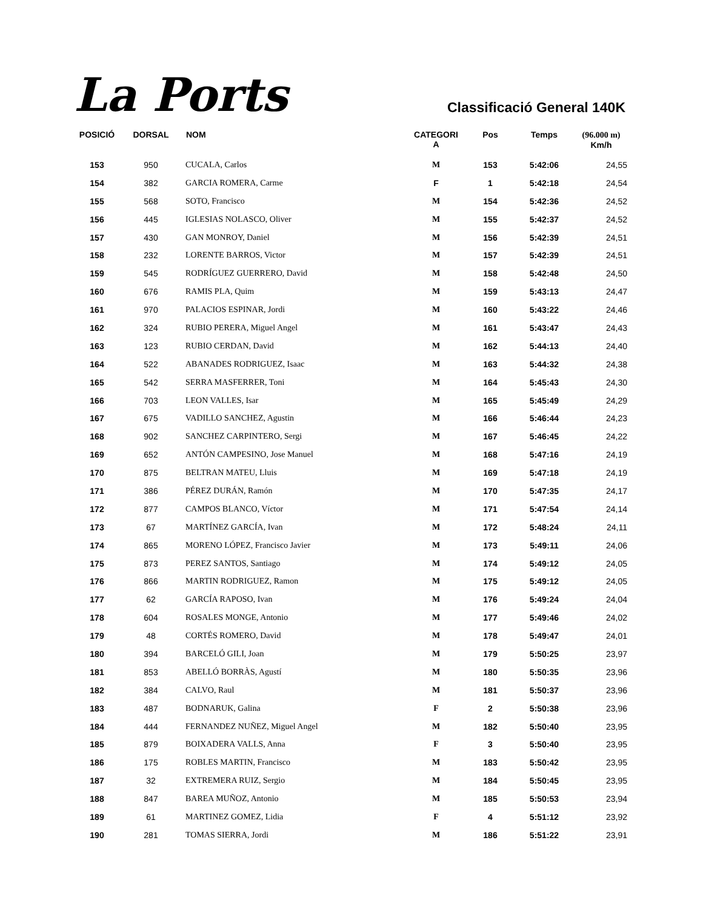La Ports
Classificació General 140K
| POSICIÓ | DORSAL | NOM | CATEGORI A | Pos | Temps | (96.000 m) Km/h |
| --- | --- | --- | --- | --- | --- | --- |
| 153 | 950 | CUCALA, Carlos | M | 153 | 5:42:06 | 24,55 |
| 154 | 382 | GARCIA ROMERA, Carme | F | 1 | 5:42:18 | 24,54 |
| 155 | 568 | SOTO, Francisco | M | 154 | 5:42:36 | 24,52 |
| 156 | 445 | IGLESIAS NOLASCO, Oliver | M | 155 | 5:42:37 | 24,52 |
| 157 | 430 | GAN MONROY, Daniel | M | 156 | 5:42:39 | 24,51 |
| 158 | 232 | LORENTE BARROS, Victor | M | 157 | 5:42:39 | 24,51 |
| 159 | 545 | RODRÍGUEZ GUERRERO, David | M | 158 | 5:42:48 | 24,50 |
| 160 | 676 | RAMIS PLA, Quim | M | 159 | 5:43:13 | 24,47 |
| 161 | 970 | PALACIOS ESPINAR, Jordi | M | 160 | 5:43:22 | 24,46 |
| 162 | 324 | RUBIO PERERA, Miguel Angel | M | 161 | 5:43:47 | 24,43 |
| 163 | 123 | RUBIO CERDAN, David | M | 162 | 5:44:13 | 24,40 |
| 164 | 522 | ABANADES RODRIGUEZ, Isaac | M | 163 | 5:44:32 | 24,38 |
| 165 | 542 | SERRA MASFERRER, Toni | M | 164 | 5:45:43 | 24,30 |
| 166 | 703 | LEON VALLES, Isar | M | 165 | 5:45:49 | 24,29 |
| 167 | 675 | VADILLO SANCHEZ, Agustin | M | 166 | 5:46:44 | 24,23 |
| 168 | 902 | SANCHEZ CARPINTERO, Sergi | M | 167 | 5:46:45 | 24,22 |
| 169 | 652 | ANTÓN CAMPESINO, Jose Manuel | M | 168 | 5:47:16 | 24,19 |
| 170 | 875 | BELTRAN MATEU, Lluis | M | 169 | 5:47:18 | 24,19 |
| 171 | 386 | PÉREZ DURÁN, Ramón | M | 170 | 5:47:35 | 24,17 |
| 172 | 877 | CAMPOS BLANCO, Víctor | M | 171 | 5:47:54 | 24,14 |
| 173 | 67 | MARTÍNEZ GARCÍA, Ivan | M | 172 | 5:48:24 | 24,11 |
| 174 | 865 | MORENO LÓPEZ, Francisco Javier | M | 173 | 5:49:11 | 24,06 |
| 175 | 873 | PEREZ SANTOS, Santiago | M | 174 | 5:49:12 | 24,05 |
| 176 | 866 | MARTIN RODRIGUEZ, Ramon | M | 175 | 5:49:12 | 24,05 |
| 177 | 62 | GARCÍA RAPOSO, Ivan | M | 176 | 5:49:24 | 24,04 |
| 178 | 604 | ROSALES MONGE, Antonio | M | 177 | 5:49:46 | 24,02 |
| 179 | 48 | CORTÉS ROMERO, David | M | 178 | 5:49:47 | 24,01 |
| 180 | 394 | BARCELÓ GILI, Joan | M | 179 | 5:50:25 | 23,97 |
| 181 | 853 | ABELLÓ BORRÀS, Agustí | M | 180 | 5:50:35 | 23,96 |
| 182 | 384 | CALVO, Raul | M | 181 | 5:50:37 | 23,96 |
| 183 | 487 | BODNARUK, Galina | F | 2 | 5:50:38 | 23,96 |
| 184 | 444 | FERNANDEZ NUÑEZ, Miguel Angel | M | 182 | 5:50:40 | 23,95 |
| 185 | 879 | BOIXADERA VALLS, Anna | F | 3 | 5:50:40 | 23,95 |
| 186 | 175 | ROBLES MARTIN, Francisco | M | 183 | 5:50:42 | 23,95 |
| 187 | 32 | EXTREMERA RUIZ, Sergio | M | 184 | 5:50:45 | 23,95 |
| 188 | 847 | BAREA MUÑOZ, Antonio | M | 185 | 5:50:53 | 23,94 |
| 189 | 61 | MARTINEZ GOMEZ, Lidia | F | 4 | 5:51:12 | 23,92 |
| 190 | 281 | TOMAS SIERRA, Jordi | M | 186 | 5:51:22 | 23,91 |